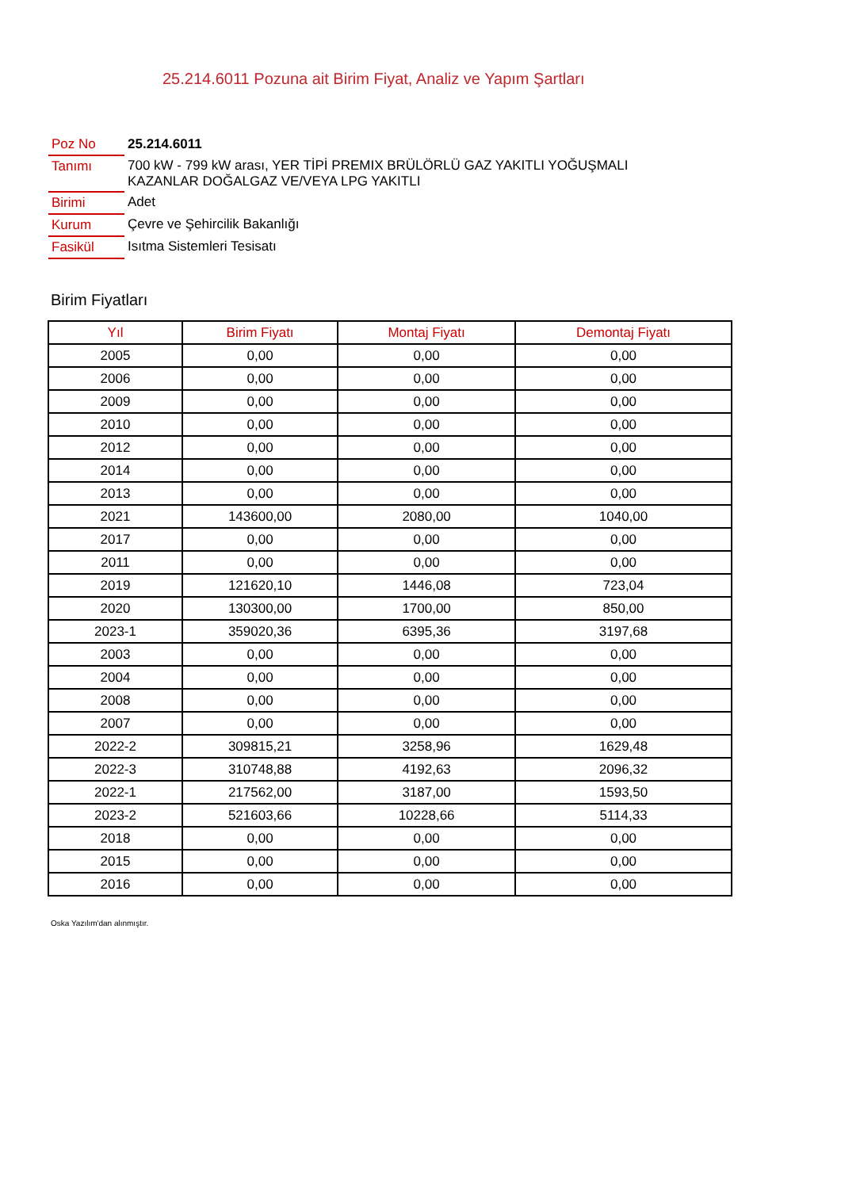25.214.6011 Pozuna ait Birim Fiyat, Analiz ve Yapım Şartları
| Poz No | 25.214.6011 |
| Tanımı | 700 kW - 799 kW arası, YER TİPİ PREMIX BRÜLÖRLÜ GAZ YAKITLI YOĞUŞMALI KAZANLAR DOĞALGAZ VE/VEYA LPG YAKITLI |
| Birimi | Adet |
| Kurum | Çevre ve Şehircilik Bakanlığı |
| Fasikül | Isıtma Sistemleri Tesisatı |
Birim Fiyatları
| Yıl | Birim Fiyatı | Montaj Fiyatı | Demontaj Fiyatı |
| --- | --- | --- | --- |
| 2005 | 0,00 | 0,00 | 0,00 |
| 2006 | 0,00 | 0,00 | 0,00 |
| 2009 | 0,00 | 0,00 | 0,00 |
| 2010 | 0,00 | 0,00 | 0,00 |
| 2012 | 0,00 | 0,00 | 0,00 |
| 2014 | 0,00 | 0,00 | 0,00 |
| 2013 | 0,00 | 0,00 | 0,00 |
| 2021 | 143600,00 | 2080,00 | 1040,00 |
| 2017 | 0,00 | 0,00 | 0,00 |
| 2011 | 0,00 | 0,00 | 0,00 |
| 2019 | 121620,10 | 1446,08 | 723,04 |
| 2020 | 130300,00 | 1700,00 | 850,00 |
| 2023-1 | 359020,36 | 6395,36 | 3197,68 |
| 2003 | 0,00 | 0,00 | 0,00 |
| 2004 | 0,00 | 0,00 | 0,00 |
| 2008 | 0,00 | 0,00 | 0,00 |
| 2007 | 0,00 | 0,00 | 0,00 |
| 2022-2 | 309815,21 | 3258,96 | 1629,48 |
| 2022-3 | 310748,88 | 4192,63 | 2096,32 |
| 2022-1 | 217562,00 | 3187,00 | 1593,50 |
| 2023-2 | 521603,66 | 10228,66 | 5114,33 |
| 2018 | 0,00 | 0,00 | 0,00 |
| 2015 | 0,00 | 0,00 | 0,00 |
| 2016 | 0,00 | 0,00 | 0,00 |
Oska Yazılım'dan alınmıştır.